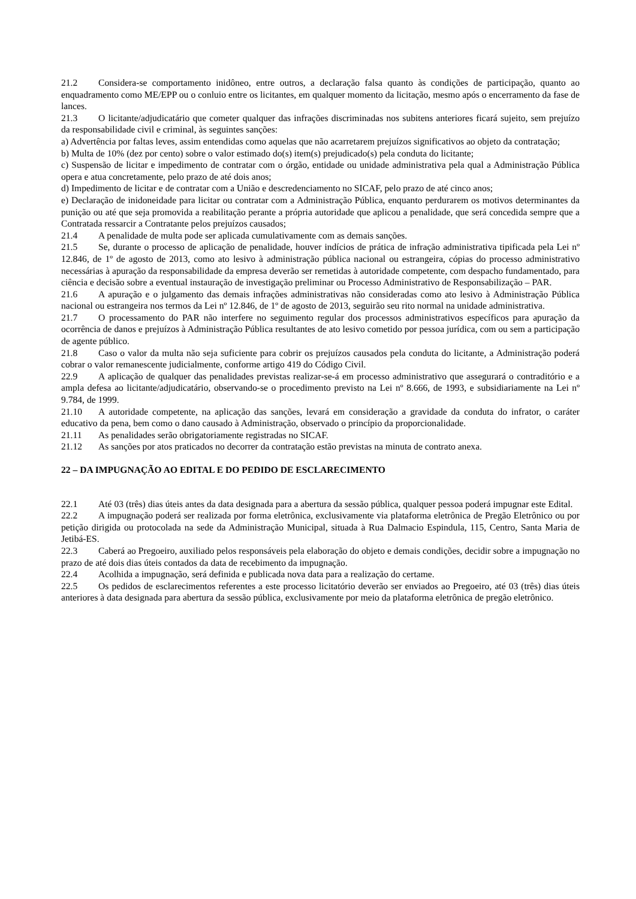21.2 Considera-se comportamento inidôneo, entre outros, a declaração falsa quanto às condições de participação, quanto ao enquadramento como ME/EPP ou o conluio entre os licitantes, em qualquer momento da licitação, mesmo após o encerramento da fase de lances.
21.3 O licitante/adjudicatário que cometer qualquer das infrações discriminadas nos subitens anteriores ficará sujeito, sem prejuízo da responsabilidade civil e criminal, às seguintes sanções:
a) Advertência por faltas leves, assim entendidas como aquelas que não acarretarem prejuízos significativos ao objeto da contratação;
b) Multa de 10% (dez por cento) sobre o valor estimado do(s) item(s) prejudicado(s) pela conduta do licitante;
c) Suspensão de licitar e impedimento de contratar com o órgão, entidade ou unidade administrativa pela qual a Administração Pública opera e atua concretamente, pelo prazo de até dois anos;
d) Impedimento de licitar e de contratar com a União e descredenciamento no SICAF, pelo prazo de até cinco anos;
e) Declaração de inidoneidade para licitar ou contratar com a Administração Pública, enquanto perdurarem os motivos determinantes da punição ou até que seja promovida a reabilitação perante a própria autoridade que aplicou a penalidade, que será concedida sempre que a Contratada ressarcir a Contratante pelos prejuízos causados;
21.4 A penalidade de multa pode ser aplicada cumulativamente com as demais sanções.
21.5 Se, durante o processo de aplicação de penalidade, houver indícios de prática de infração administrativa tipificada pela Lei nº 12.846, de 1º de agosto de 2013, como ato lesivo à administração pública nacional ou estrangeira, cópias do processo administrativo necessárias à apuração da responsabilidade da empresa deverão ser remetidas à autoridade competente, com despacho fundamentado, para ciência e decisão sobre a eventual instauração de investigação preliminar ou Processo Administrativo de Responsabilização – PAR.
21.6 A apuração e o julgamento das demais infrações administrativas não consideradas como ato lesivo à Administração Pública nacional ou estrangeira nos termos da Lei nº 12.846, de 1º de agosto de 2013, seguirão seu rito normal na unidade administrativa.
21.7 O processamento do PAR não interfere no seguimento regular dos processos administrativos específicos para apuração da ocorrência de danos e prejuízos à Administração Pública resultantes de ato lesivo cometido por pessoa jurídica, com ou sem a participação de agente público.
21.8 Caso o valor da multa não seja suficiente para cobrir os prejuízos causados pela conduta do licitante, a Administração poderá cobrar o valor remanescente judicialmente, conforme artigo 419 do Código Civil.
22.9 A aplicação de qualquer das penalidades previstas realizar-se-á em processo administrativo que assegurará o contraditório e a ampla defesa ao licitante/adjudicatário, observando-se o procedimento previsto na Lei nº 8.666, de 1993, e subsidiariamente na Lei nº 9.784, de 1999.
21.10 A autoridade competente, na aplicação das sanções, levará em consideração a gravidade da conduta do infrator, o caráter educativo da pena, bem como o dano causado à Administração, observado o princípio da proporcionalidade.
21.11 As penalidades serão obrigatoriamente registradas no SICAF.
21.12 As sanções por atos praticados no decorrer da contratação estão previstas na minuta de contrato anexa.
22 – DA IMPUGNAÇÃO AO EDITAL E DO PEDIDO DE ESCLARECIMENTO
22.1 Até 03 (três) dias úteis antes da data designada para a abertura da sessão pública, qualquer pessoa poderá impugnar este Edital.
22.2 A impugnação poderá ser realizada por forma eletrônica, exclusivamente via plataforma eletrônica de Pregão Eletrônico ou por petição dirigida ou protocolada na sede da Administração Municipal, situada à Rua Dalmacio Espindula, 115, Centro, Santa Maria de Jetibá-ES.
22.3 Caberá ao Pregoeiro, auxiliado pelos responsáveis pela elaboração do objeto e demais condições, decidir sobre a impugnação no prazo de até dois dias úteis contados da data de recebimento da impugnação.
22.4 Acolhida a impugnação, será definida e publicada nova data para a realização do certame.
22.5 Os pedidos de esclarecimentos referentes a este processo licitatório deverão ser enviados ao Pregoeiro, até 03 (três) dias úteis anteriores à data designada para abertura da sessão pública, exclusivamente por meio da plataforma eletrônica de pregão eletrônico.